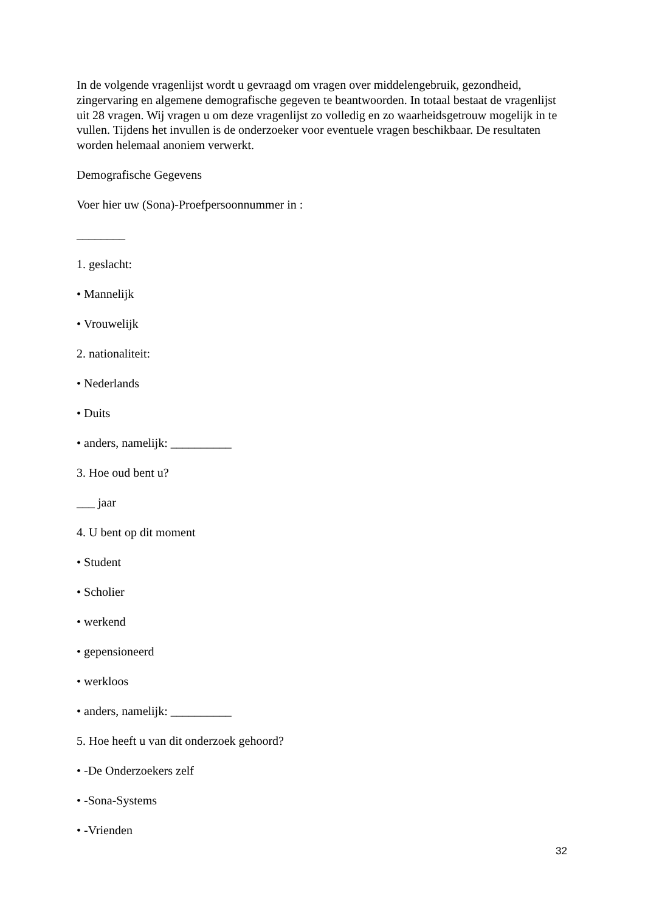In de volgende vragenlijst wordt u gevraagd om vragen over middelengebruik, gezondheid, zingervaring en algemene demografische gegeven te beantwoorden. In totaal bestaat de vragenlijst uit 28 vragen. Wij vragen u om deze vragenlijst zo volledig en zo waarheidsgetrouw mogelijk in te vullen. Tijdens het invullen is de onderzoeker voor eventuele vragen beschikbaar. De resultaten worden helemaal anoniem verwerkt.
Demografische Gegevens
Voer hier uw (Sona)-Proefpersoonnummer in :
________
1. geslacht:
• Mannelijk
• Vrouwelijk
2. nationaliteit:
• Nederlands
• Duits
• anders, namelijk: __________
3. Hoe oud bent u?
___ jaar
4. U bent op dit moment
• Student
• Scholier
• werkend
• gepensioneerd
• werkloos
• anders, namelijk: __________
5. Hoe heeft u van dit onderzoek gehoord?
• -De Onderzoekers zelf
• -Sona-Systems
• -Vrienden
32